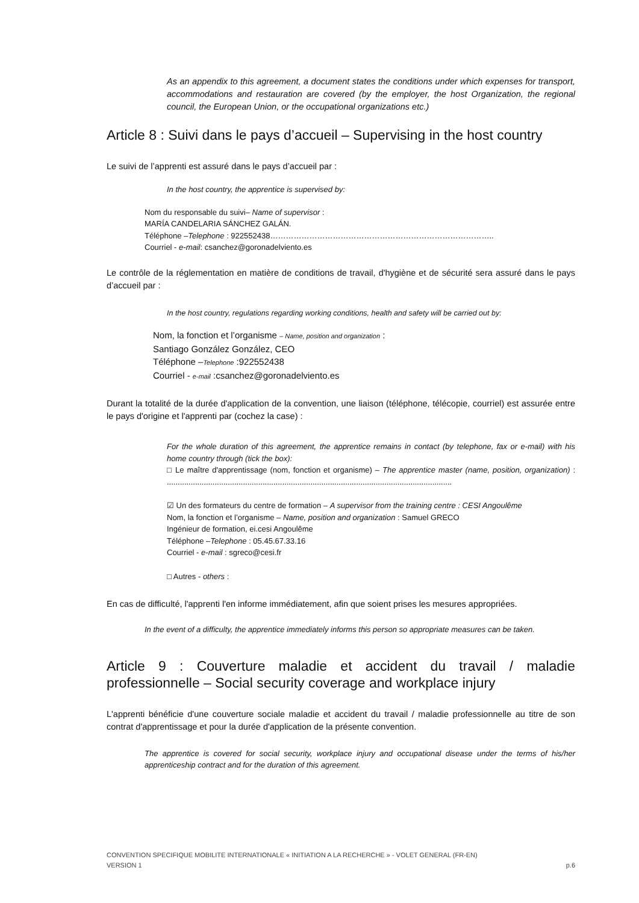As an appendix to this agreement, a document states the conditions under which expenses for transport, accommodations and restauration are covered (by the employer, the host Organization, the regional council, the European Union, or the occupational organizations etc.)
Article 8 : Suivi dans le pays d’accueil – Supervising in the host country
Le suivi de l’apprenti est assuré dans le pays d’accueil par :
In the host country, the apprentice is supervised by:
Nom du responsable du suivi– Name of supervisor :
MARÍA CANDELARIA SÁNCHEZ GALÁN.
Téléphone –Telephone : 922552438…………………………………………………………………………..
Courriel - e-mail: csanchez@goronadelviento.es
Le contrôle de la réglementation en matière de conditions de travail, d'hygiène et de sécurité sera assuré dans le pays d’accueil par :
In the host country, regulations regarding working conditions, health and safety will be carried out by:
Nom, la fonction et l’organisme – Name, position and organization :
Santiago González González, CEO
Téléphone –Telephone :922552438
Courriel - e-mail :csanchez@goronadelviento.es
Durant la totalité de la durée d'application de la convention, une liaison (téléphone, télécopie, courriel) est assurée entre le pays d'origine et l'apprenti par (cochez la case) :
For the whole duration of this agreement, the apprentice remains in contact (by telephone, fax or e-mail) with his home country through (tick the box):
□ Le maître d'apprentissage (nom, fonction et organisme) – The apprentice master (name, position, organization) : ...................................................................................................................................
☑ Un des formateurs du centre de formation – A supervisor from the training centre : CESI Angoulême
Nom, la fonction et l’organisme – Name, position and organization : Samuel GRECO
Ingénieur de formation, ei.cesi Angoulême
Téléphone –Telephone : 05.45.67.33.16
Courriel - e-mail : sgreco@cesi.fr
□ Autres - others :
En cas de difficulté, l'apprenti l'en informe immédiatement, afin que soient prises les mesures appropriées.
In the event of a difficulty, the apprentice immediately informs this person so appropriate measures can be taken.
Article 9 : Couverture maladie et accident du travail / maladie professionnelle – Social security coverage and workplace injury
L'apprenti bénéficie d'une couverture sociale maladie et accident du travail / maladie professionnelle au titre de son contrat d'apprentissage et pour la durée d'application de la présente convention.
The apprentice is covered for social security, workplace injury and occupational disease under the terms of his/her apprenticeship contract and for the duration of this agreement.
CONVENTION SPECIFIQUE MOBILITE INTERNATIONALE « INITIATION A LA RECHERCHE » - VOLET GENERAL (FR-EN)
VERSION 1 p.6